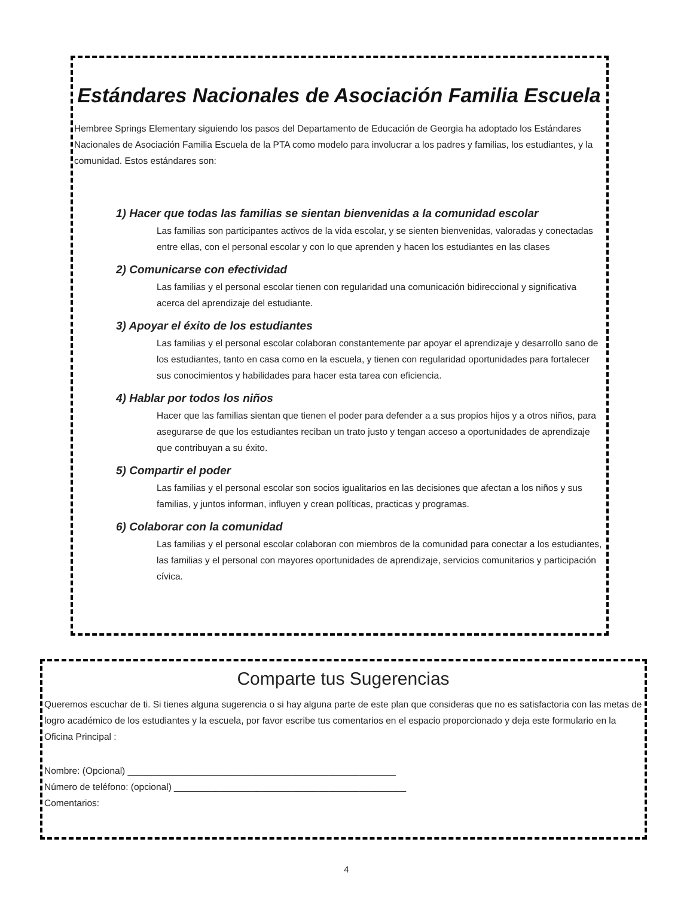Estándares Nacionales de Asociación Familia Escuela
Hembree Springs Elementary siguiendo los pasos del Departamento de Educación de Georgia ha adoptado los Estándares Nacionales de Asociación Familia Escuela de la PTA como modelo para involucrar a los padres y familias, los estudiantes, y la comunidad. Estos estándares son:
1) Hacer que todas las familias se sientan bienvenidas a la comunidad escolar
Las familias son participantes activos de la vida escolar, y se sienten bienvenidas, valoradas y conectadas entre ellas, con el personal escolar y con lo que aprenden y hacen los estudiantes en las clases
2) Comunicarse con efectividad
Las familias y el personal escolar tienen con regularidad una comunicación bidireccional y significativa acerca del aprendizaje del estudiante.
3) Apoyar el éxito de los estudiantes
Las familias y el personal escolar colaboran constantemente par apoyar el aprendizaje y desarrollo sano de los estudiantes, tanto en casa como en la escuela, y tienen con regularidad oportunidades para fortalecer sus conocimientos y habilidades para hacer esta tarea con eficiencia.
4) Hablar por todos los niños
Hacer que las familias sientan que tienen el poder para defender a a sus propios hijos y a otros niños, para asegurarse de que los estudiantes reciban un trato justo y tengan acceso a oportunidades de aprendizaje que contribuyan a su éxito.
5) Compartir el poder
Las familias y el personal escolar son socios igualitarios en las decisiones que afectan a los niños y sus familias, y juntos informan, influyen y crean políticas, practicas y programas.
6) Colaborar con la comunidad
Las familias y el personal escolar colaboran con miembros de la comunidad para conectar a los estudiantes, las familias y el personal con mayores oportunidades de aprendizaje, servicios comunitarios y participación cívica.
Comparte tus Sugerencias
Queremos escuchar de ti. Si tienes alguna sugerencia o si hay alguna parte de este plan que consideras que no es satisfactoria con las metas de logro académico de los estudiantes y la escuela, por favor escribe tus comentarios en el espacio proporcionado y deja este formulario en la Oficina Principal :
Nombre: (Opcional) ____________________________________________________
Número de teléfono: (opcional) _____________________________________________
Comentarios:
4